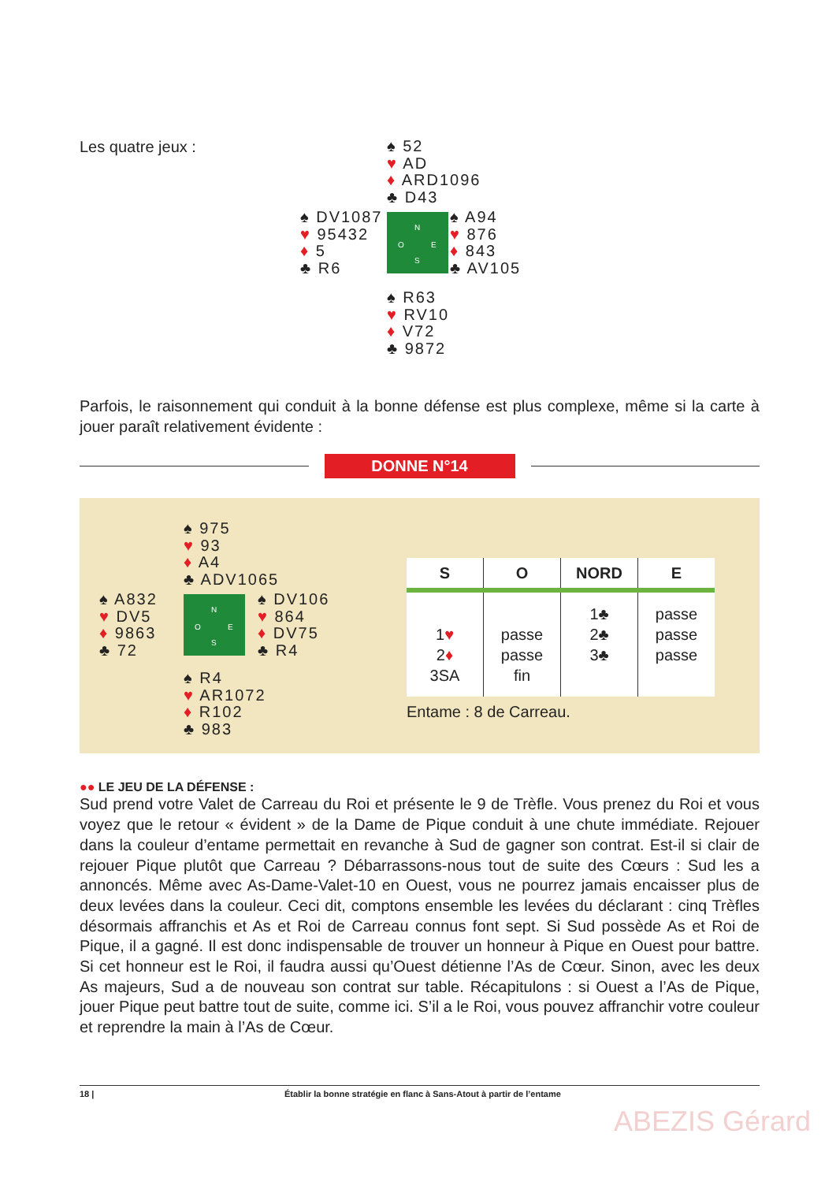Les quatre jeux :
♠ 52
♥ AD
♦ ARD1096
♣ D43
♠ DV1087
♥ 95432
♦ 5
♣ R6
N
O E
S
♠ A94
♥ 876
♦ 843
♣ AV105
♠ R63
♥ RV10
♦ V72
♣ 9872
Parfois, le raisonnement qui conduit à la bonne défense est plus complexe, même si la carte à jouer paraît relativement évidente :
DONNE N°14
♠ 975
♥ 93
♦ A4
♣ ADV1065
♠ A832
♥ DV5
♦ 9863
♣ 72
N
O E
S
♠ DV106
♥ 864
♦ DV75
♣ R4
♠ R4
♥ AR1072
♦ R102
♣ 983
| S | O | NORD | E |
| --- | --- | --- | --- |
| 1 ♥ 2 ♦ 3SA | passe passe fin | 1♣ 2♣ 3♣ | passe passe passe |
Entame : 8 de Carreau.
●● LE JEU DE LA DÉFENSE :
Sud prend votre Valet de Carreau du Roi et présente le 9 de Trèfle. Vous prenez du Roi et vous voyez que le retour « évident » de la Dame de Pique conduit à une chute immédiate. Rejouer dans la couleur d’entame permettait en revanche à Sud de gagner son contrat. Est-il si clair de rejouer Pique plutôt que Carreau ? Débarrassons-nous tout de suite des Cœurs : Sud les a annoncés. Même avec As-Dame-Valet-10 en Ouest, vous ne pourrez jamais encaisser plus de deux levées dans la couleur. Ceci dit, comptons ensemble les levées du déclarant : cinq Trèfles désormais affranchis et As et Roi de Carreau connus font sept. Si Sud possède As et Roi de Pique, il a gagné. Il est donc indispensable de trouver un honneur à Pique en Ouest pour battre. Si cet honneur est le Roi, il faudra aussi qu’Ouest détienne l’As de Cœur. Sinon, avec les deux As majeurs, Sud a de nouveau son contrat sur table. Récapitulons : si Ouest a l’As de Pique, jouer Pique peut battre tout de suite, comme ici. S’il a le Roi, vous pouvez affranchir votre couleur et reprendre la main à l’As de Cœur.
18 | Établir la bonne stratégie en flanc à Sans-Atout à partir de l’entame
ABEZIS Gérard